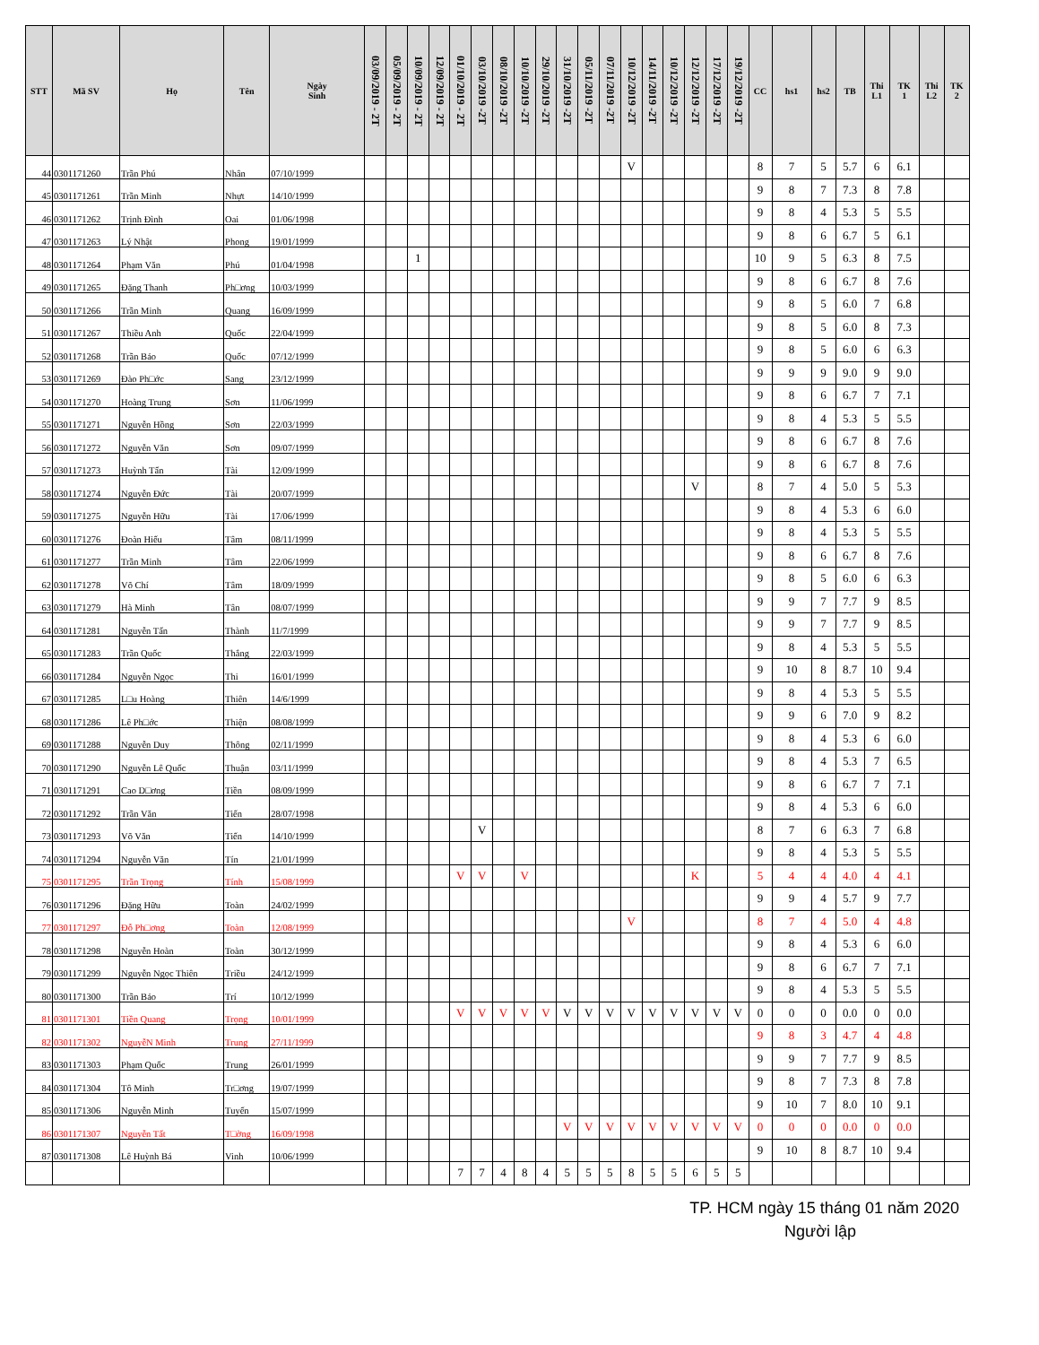| STT | Mã SV | Họ | Tên | Ngày Sinh | 03/09/2019 - 2T | 05/09/2019 - 2T | 10/09/2019 - 2T | 12/09/2019 - 2T | 01/10/2019 - 2T | 03/10/2019 -2T | 08/10/2019 -2T | 10/10/2019 -2T | 29/10/2019 -2T | 31/10/2019 -2T | 05/11/2019 -2T | 07/11/2019 -2T | 10/12/2019 -2T | 14/11/2019 -2T | 10/12/2019 -2T | 12/12/2019 -2T | 17/12/2019 -2T | 19/12/2019 -2T | CC | hs1 | hs2 | TB | Thi L1 | TK 1 | Thi L2 | TK 2 |
| --- | --- | --- | --- | --- | --- | --- | --- | --- | --- | --- | --- | --- | --- | --- | --- | --- | --- | --- | --- | --- | --- | --- | --- | --- | --- | --- | --- | --- | --- | --- |
| 44 | 0301171260 | Trần Phú | Nhân | 07/10/1999 | | | | | | | | | | | | | V | | | | | | 8 | 7 | 5 | 5.7 | 6 | 6.1 | | |
| 45 | 0301171261 | Trần Minh | Nhựt | 14/10/1999 | | | | | | | | | | | | | | | | | | | 9 | 8 | 7 | 7.3 | 8 | 7.8 | | |
| 46 | 0301171262 | Trịnh Đình | Oai | 01/06/1998 | | | | | | | | | | | | | | | | | | | 9 | 8 | 4 | 5.3 | 5 | 5.5 | | |
| 47 | 0301171263 | Lý Nhật | Phong | 19/01/1999 | | | | | | | | | | | | | | | | | | | 9 | 8 | 6 | 6.7 | 5 | 6.1 | | |
| 48 | 0301171264 | Phạm Văn | Phú | 01/04/1998 | | | 1 | | | | | | | | | | | | | | | | 10 | 9 | 5 | 6.3 | 8 | 7.5 | | |
| 49 | 0301171265 | Đặng Thanh | Ph□ơng | 10/03/1999 | | | | | | | | | | | | | | | | | | | 9 | 8 | 6 | 6.7 | 8 | 7.6 | | |
| 50 | 0301171266 | Trần Minh | Quang | 16/09/1999 | | | | | | | | | | | | | | | | | | | 9 | 8 | 5 | 6.0 | 7 | 6.8 | | |
| 51 | 0301171267 | Thiều Anh | Quốc | 22/04/1999 | | | | | | | | | | | | | | | | | | | 9 | 8 | 5 | 6.0 | 8 | 7.3 | | |
| 52 | 0301171268 | Trần Bảo | Quốc | 07/12/1999 | | | | | | | | | | | | | | | | | | | 9 | 8 | 5 | 6.0 | 6 | 6.3 | | |
| 53 | 0301171269 | Đào Ph□ớc | Sang | 23/12/1999 | | | | | | | | | | | | | | | | | | | 9 | 9 | 9 | 9.0 | 9 | 9.0 | | |
| 54 | 0301171270 | Hoàng Trung | Sơn | 11/06/1999 | | | | | | | | | | | | | | | | | | | 9 | 8 | 6 | 6.7 | 7 | 7.1 | | |
| 55 | 0301171271 | Nguyễn Hồng | Sơn | 22/03/1999 | | | | | | | | | | | | | | | | | | | 9 | 8 | 4 | 5.3 | 5 | 5.5 | | |
| 56 | 0301171272 | Nguyễn Văn | Sơn | 09/07/1999 | | | | | | | | | | | | | | | | | | | 9 | 8 | 6 | 6.7 | 8 | 7.6 | | |
| 57 | 0301171273 | Huỳnh Tấn | Tài | 12/09/1999 | | | | | | | | | | | | | | | | | | | 9 | 8 | 6 | 6.7 | 8 | 7.6 | | |
| 58 | 0301171274 | Nguyễn Đức | Tài | 20/07/1999 | | | | | | | | | | | | | | | | V | | | 8 | 7 | 4 | 5.0 | 5 | 5.3 | | |
| 59 | 0301171275 | Nguyễn Hữu | Tài | 17/06/1999 | | | | | | | | | | | | | | | | | | | 9 | 8 | 4 | 5.3 | 6 | 6.0 | | |
| 60 | 0301171276 | Đoàn Hiếu | Tâm | 08/11/1999 | | | | | | | | | | | | | | | | | | | 9 | 8 | 4 | 5.3 | 5 | 5.5 | | |
| 61 | 0301171277 | Trần Minh | Tâm | 22/06/1999 | | | | | | | | | | | | | | | | | | | 9 | 8 | 6 | 6.7 | 8 | 7.6 | | |
| 62 | 0301171278 | Võ Chí | Tâm | 18/09/1999 | | | | | | | | | | | | | | | | | | | 9 | 8 | 5 | 6.0 | 6 | 6.3 | | |
| 63 | 0301171279 | Hà Minh | Tân | 08/07/1999 | | | | | | | | | | | | | | | | | | | 9 | 9 | 7 | 7.7 | 9 | 8.5 | | |
| 64 | 0301171281 | Nguyễn Tấn | Thành | 11/7/1999 | | | | | | | | | | | | | | | | | | | 9 | 9 | 7 | 7.7 | 9 | 8.5 | | |
| 65 | 0301171283 | Trần Quốc | Thắng | 22/03/1999 | | | | | | | | | | | | | | | | | | | 9 | 8 | 4 | 5.3 | 5 | 5.5 | | |
| 66 | 0301171284 | Nguyễn Ngọc | Thi | 16/01/1999 | | | | | | | | | | | | | | | | | | | 9 | 10 | 8 | 8.7 | 10 | 9.4 | | |
| 67 | 0301171285 | L□u Hoàng | Thiên | 14/6/1999 | | | | | | | | | | | | | | | | | | | 9 | 8 | 4 | 5.3 | 5 | 5.5 | | |
| 68 | 0301171286 | Lê Ph□ớc | Thiện | 08/08/1999 | | | | | | | | | | | | | | | | | | | 9 | 9 | 6 | 7.0 | 9 | 8.2 | | |
| 69 | 0301171288 | Nguyễn Duy | Thông | 02/11/1999 | | | | | | | | | | | | | | | | | | | 9 | 8 | 4 | 5.3 | 6 | 6.0 | | |
| 70 | 0301171290 | Nguyễn Lê Quốc | Thuận | 03/11/1999 | | | | | | | | | | | | | | | | | | | 9 | 8 | 4 | 5.3 | 7 | 6.5 | | |
| 71 | 0301171291 | Cao D□ơng | Tiền | 08/09/1999 | | | | | | | | | | | | | | | | | | | 9 | 8 | 6 | 6.7 | 7 | 7.1 | | |
| 72 | 0301171292 | Trần Văn | Tiến | 28/07/1998 | | | | | | | | | | | | | | | | | | | 9 | 8 | 4 | 5.3 | 6 | 6.0 | | |
| 73 | 0301171293 | Võ Văn | Tiến | 14/10/1999 | | | | | | V | | | | | | | | | | | | | 8 | 7 | 6 | 6.3 | 7 | 6.8 | | |
| 74 | 0301171294 | Nguyễn Văn | Tín | 21/01/1999 | | | | | | | | | | | | | | | | | | | 9 | 8 | 4 | 5.3 | 5 | 5.5 | | |
| 75 | 0301171295 | Trần Trọng | Tính | 15/08/1999 | | | | | V | V | | V | | | | | | | | K | | | 5 | 4 | 4 | 4.0 | 4 | 4.1 | | |
| 76 | 0301171296 | Đặng Hữu | Toàn | 24/02/1999 | | | | | | | | | | | | | | | | | | | 9 | 9 | 4 | 5.7 | 9 | 7.7 | | |
| 77 | 0301171297 | Đỗ Ph□ơng | Toàn | 12/08/1999 | | | | | | | | | | | | | V | | | | | | 8 | 7 | 4 | 5.0 | 4 | 4.8 | | |
| 78 | 0301171298 | Nguyễn Hoàn | Toàn | 30/12/1999 | | | | | | | | | | | | | | | | | | | 9 | 8 | 4 | 5.3 | 6 | 6.0 | | |
| 79 | 0301171299 | Nguyễn Ngọc Thiên | Triều | 24/12/1999 | | | | | | | | | | | | | | | | | | | 9 | 8 | 6 | 6.7 | 7 | 7.1 | | |
| 80 | 0301171300 | Trần Bảo | Trí | 10/12/1999 | | | | | | | | | | | | | | | | | | | 9 | 8 | 4 | 5.3 | 5 | 5.5 | | |
| 81 | 0301171301 | Tiền Quang | Trọng | 10/01/1999 | | | | | V | V | V | V | V | V | V | V | V | V | V | V | V | V | 0 | 0 | 0 | 0.0 | 0 | 0.0 | | |
| 82 | 0301171302 | NguyễN Minh | Trung | 27/11/1999 | | | | | | | | | | | | | | | | | | | 9 | 8 | 3 | 4.7 | 4 | 4.8 | | |
| 83 | 0301171303 | Phạm Quốc | Trung | 26/01/1999 | | | | | | | | | | | | | | | | | | | 9 | 9 | 7 | 7.7 | 9 | 8.5 | | |
| 84 | 0301171304 | Tô Minh | Tr□ơng | 19/07/1999 | | | | | | | | | | | | | | | | | | | 9 | 8 | 7 | 7.3 | 8 | 7.8 | | |
| 85 | 0301171306 | Nguyễn Minh | Tuyến | 15/07/1999 | | | | | | | | | | | | | | | | | | | 9 | 10 | 7 | 8.0 | 10 | 9.1 | | |
| 86 | 0301171307 | Nguyễn Tất | T□ờng | 16/09/1998 | | | | | | | | | | V | V | V | V | V | V | V | V | V | 0 | 0 | 0 | 0.0 | 0 | 0.0 | | |
| 87 | 0301171308 | Lê Huỳnh Bá | Vinh | 10/06/1999 | | | | | | | | | | | | | | | | | | | 9 | 10 | 8 | 8.7 | 10 | 9.4 | | |
| | | | | | | | | | 7 | 7 | 4 | 8 | 4 | 5 | 5 | 5 | 8 | 5 | 5 | 6 | 5 | 5 | | | | | | | | |
TP. HCM ngày 15 tháng 01 năm 2020
Người lập